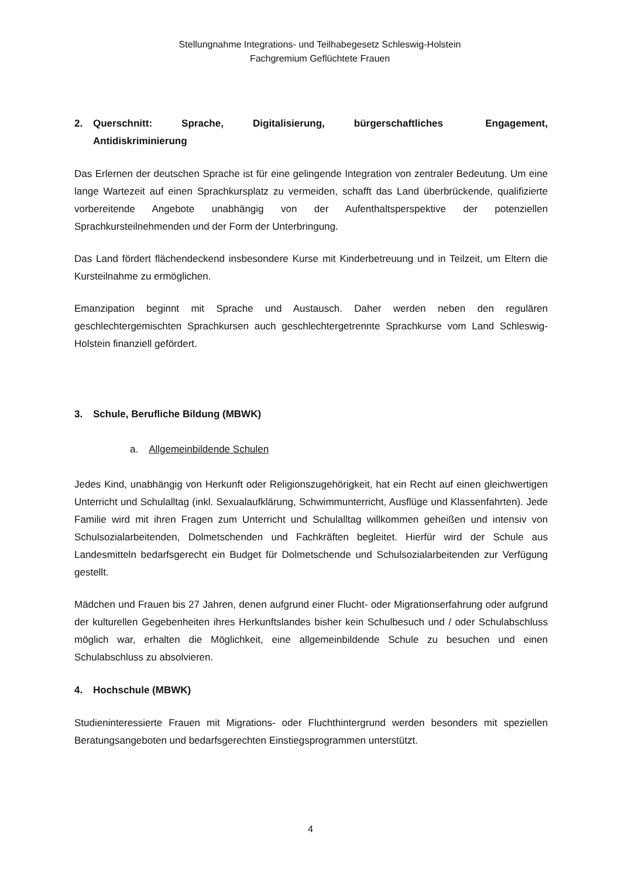Stellungnahme Integrations- und Teilhabegesetz Schleswig-Holstein
Fachgremium Geflüchtete Frauen
2. Querschnitt: Sprache, Digitalisierung, bürgerschaftliches Engagement, Antidiskriminierung
Das Erlernen der deutschen Sprache ist für eine gelingende Integration von zentraler Bedeutung. Um eine lange Wartezeit auf einen Sprachkursplatz zu vermeiden, schafft das Land überbrückende, qualifizierte vorbereitende Angebote unabhängig von der Aufenthaltsperspektive der potenziellen Sprachkursteilnehmenden und der Form der Unterbringung.
Das Land fördert flächendeckend insbesondere Kurse mit Kinderbetreuung und in Teilzeit, um Eltern die Kursteilnahme zu ermöglichen.
Emanzipation beginnt mit Sprache und Austausch. Daher werden neben den regulären geschlechtergemischten Sprachkursen auch geschlechtergetrennte Sprachkurse vom Land Schleswig-Holstein finanziell gefördert.
3. Schule, Berufliche Bildung (MBWK)
a. Allgemeinbildende Schulen
Jedes Kind, unabhängig von Herkunft oder Religionszugehörigkeit, hat ein Recht auf einen gleichwertigen Unterricht und Schulalltag (inkl. Sexualaufklärung, Schwimmunterricht, Ausflüge und Klassenfahrten). Jede Familie wird mit ihren Fragen zum Unterricht und Schulalltag willkommen geheißen und intensiv von Schulsozialarbeitenden, Dolmetschenden und Fachkräften begleitet. Hierfür wird der Schule aus Landesmitteln bedarfsgerecht ein Budget für Dolmetschende und Schulsozialarbeitenden zur Verfügung gestellt.
Mädchen und Frauen bis 27 Jahren, denen aufgrund einer Flucht- oder Migrationserfahrung oder aufgrund der kulturellen Gegebenheiten ihres Herkunftslandes bisher kein Schulbesuch und / oder Schulabschluss möglich war, erhalten die Möglichkeit, eine allgemeinbildende Schule zu besuchen und einen Schulabschluss zu absolvieren.
4. Hochschule (MBWK)
Studieninteressierte Frauen mit Migrations- oder Fluchthintergrund werden besonders mit speziellen Beratungsangeboten und bedarfsgerechten Einstiegsprogrammen unterstützt.
4